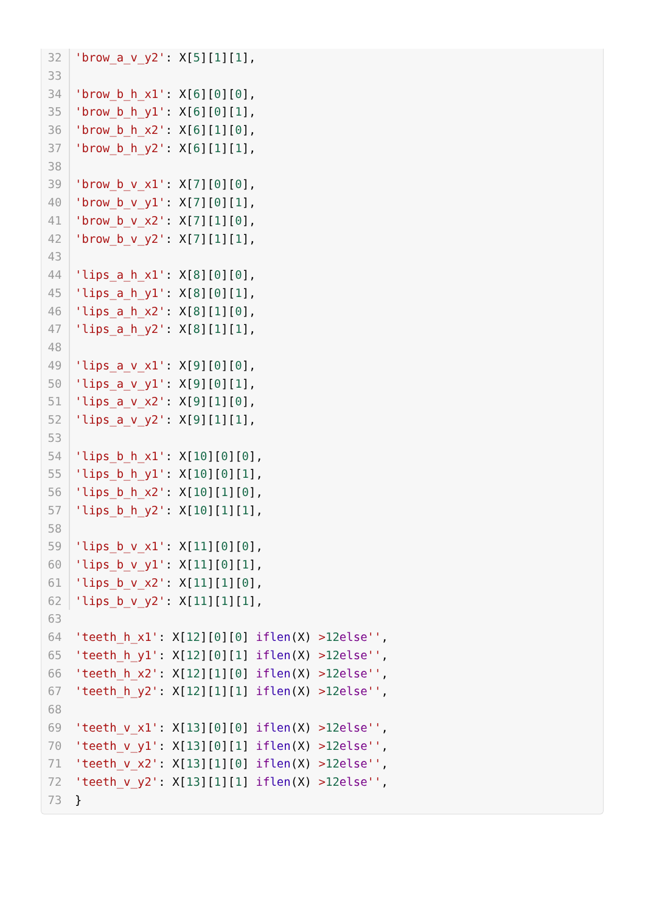32 'brow_a_v_y2': X[5][1][1],
33
34 'brow_b_h_x1': X[6][0][0],
35 'brow_b_h_y1': X[6][0][1],
36 'brow_b_h_x2': X[6][1][0],
37 'brow_b_h_y2': X[6][1][1],
38
39 'brow_b_v_x1': X[7][0][0],
40 'brow_b_v_y1': X[7][0][1],
41 'brow_b_v_x2': X[7][1][0],
42 'brow_b_v_y2': X[7][1][1],
43
44 'lips_a_h_x1': X[8][0][0],
45 'lips_a_h_y1': X[8][0][1],
46 'lips_a_h_x2': X[8][1][0],
47 'lips_a_h_y2': X[8][1][1],
48
49 'lips_a_v_x1': X[9][0][0],
50 'lips_a_v_y1': X[9][0][1],
51 'lips_a_v_x2': X[9][1][0],
52 'lips_a_v_y2': X[9][1][1],
53
54 'lips_b_h_x1': X[10][0][0],
55 'lips_b_h_y1': X[10][0][1],
56 'lips_b_h_x2': X[10][1][0],
57 'lips_b_h_y2': X[10][1][1],
58
59 'lips_b_v_x1': X[11][0][0],
60 'lips_b_v_y1': X[11][0][1],
61 'lips_b_v_x2': X[11][1][0],
62 'lips_b_v_y2': X[11][1][1],
63
64 'teeth_h_x1': X[12][0][0] if len (X) > 12 else '',
65 'teeth_h_y1': X[12][0][1] if len (X) > 12 else '',
66 'teeth_h_x2': X[12][1][0] if len (X) > 12 else '',
67 'teeth_h_y2': X[12][1][1] if len (X) > 12 else '',
68
69 'teeth_v_x1': X[13][0][0] if len (X) > 12 else '',
70 'teeth_v_y1': X[13][0][1] if len (X) > 12 else '',
71 'teeth_v_x2': X[13][1][0] if len (X) > 12 else '',
72 'teeth_v_y2': X[13][1][1] if len (X) > 12 else '',
73 }